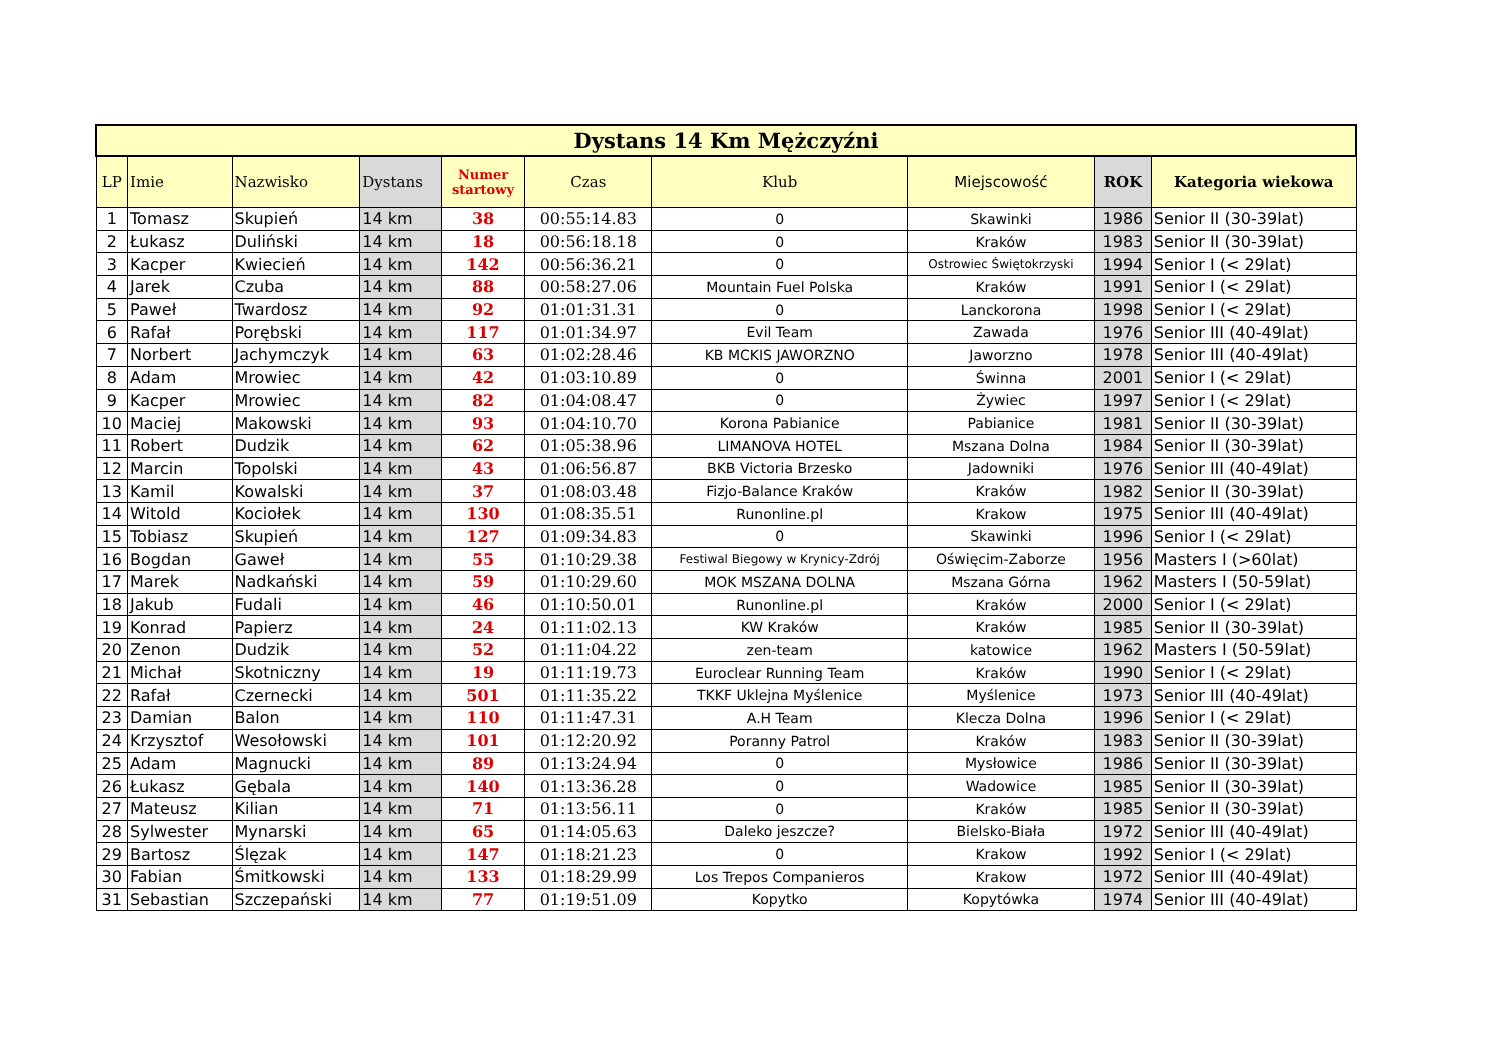| Dystans 14 Km Mężczyźni | | | | | | | | | |
| --- | --- | --- | --- | --- | --- | --- | --- | --- | --- |
| LP | Imie | Nazwisko | Dystans | Numer startowy | Czas | Klub | Miejscowość | ROK | Kategoria wiekowa |
| 1 | Tomasz | Skupień | 14 km | 38 | 00:55:14.83 | 0 | Skawinki | 1986 | Senior II (30-39lat) |
| 2 | Łukasz | Duliński | 14 km | 18 | 00:56:18.18 | 0 | Kraków | 1983 | Senior II (30-39lat) |
| 3 | Kacper | Kwiecień | 14 km | 142 | 00:56:36.21 | 0 | Ostrowiec Świętokrzyski | 1994 | Senior I (< 29lat) |
| 4 | Jarek | Czuba | 14 km | 88 | 00:58:27.06 | Mountain Fuel Polska | Kraków | 1991 | Senior I (< 29lat) |
| 5 | Paweł | Twardosz | 14 km | 92 | 01:01:31.31 | 0 | Lanckorona | 1998 | Senior I (< 29lat) |
| 6 | Rafał | Porębski | 14 km | 117 | 01:01:34.97 | Evil Team | Zawada | 1976 | Senior III (40-49lat) |
| 7 | Norbert | Jachymczyk | 14 km | 63 | 01:02:28.46 | KB MCKIS JAWORZNO | Jaworzno | 1978 | Senior III (40-49lat) |
| 8 | Adam | Mrowiec | 14 km | 42 | 01:03:10.89 | 0 | Świnna | 2001 | Senior I (< 29lat) |
| 9 | Kacper | Mrowiec | 14 km | 82 | 01:04:08.47 | 0 | Żywiec | 1997 | Senior I (< 29lat) |
| 10 | Maciej | Makowski | 14 km | 93 | 01:04:10.70 | Korona Pabianice | Pabianice | 1981 | Senior II (30-39lat) |
| 11 | Robert | Dudzik | 14 km | 62 | 01:05:38.96 | LIMANOVA HOTEL | Mszana Dolna | 1984 | Senior II (30-39lat) |
| 12 | Marcin | Topolski | 14 km | 43 | 01:06:56.87 | BKB Victoria Brzesko | Jadowniki | 1976 | Senior III (40-49lat) |
| 13 | Kamil | Kowalski | 14 km | 37 | 01:08:03.48 | Fizjo-Balance Kraków | Kraków | 1982 | Senior II (30-39lat) |
| 14 | Witold | Kociołek | 14 km | 130 | 01:08:35.51 | Runonline.pl | Krakow | 1975 | Senior III (40-49lat) |
| 15 | Tobiasz | Skupień | 14 km | 127 | 01:09:34.83 | 0 | Skawinki | 1996 | Senior I (< 29lat) |
| 16 | Bogdan | Gaweł | 14 km | 55 | 01:10:29.38 | Festiwal Biegowy w Krynicy-Zdrój | Oświęcim-Zaborze | 1956 | Masters I (>60lat) |
| 17 | Marek | Nadkański | 14 km | 59 | 01:10:29.60 | MOK MSZANA DOLNA | Mszana Górna | 1962 | Masters I (50-59lat) |
| 18 | Jakub | Fudali | 14 km | 46 | 01:10:50.01 | Runonline.pl | Kraków | 2000 | Senior I (< 29lat) |
| 19 | Konrad | Papierz | 14 km | 24 | 01:11:02.13 | KW Kraków | Kraków | 1985 | Senior II (30-39lat) |
| 20 | Zenon | Dudzik | 14 km | 52 | 01:11:04.22 | zen-team | katowice | 1962 | Masters I (50-59lat) |
| 21 | Michał | Skotniczny | 14 km | 19 | 01:11:19.73 | Euroclear Running Team | Kraków | 1990 | Senior I (< 29lat) |
| 22 | Rafał | Czernecki | 14 km | 501 | 01:11:35.22 | TKKF Uklejna Myślenice | Myślenice | 1973 | Senior III (40-49lat) |
| 23 | Damian | Balon | 14 km | 110 | 01:11:47.31 | A.H Team | Klecza Dolna | 1996 | Senior I (< 29lat) |
| 24 | Krzysztof | Wesołowski | 14 km | 101 | 01:12:20.92 | Poranny Patrol | Kraków | 1983 | Senior II (30-39lat) |
| 25 | Adam | Magnucki | 14 km | 89 | 01:13:24.94 | 0 | Mysłowice | 1986 | Senior II (30-39lat) |
| 26 | Łukasz | Gębala | 14 km | 140 | 01:13:36.28 | 0 | Wadowice | 1985 | Senior II (30-39lat) |
| 27 | Mateusz | Kilian | 14 km | 71 | 01:13:56.11 | 0 | Kraków | 1985 | Senior II (30-39lat) |
| 28 | Sylwester | Mynarski | 14 km | 65 | 01:14:05.63 | Daleko jeszcze? | Bielsko-Biała | 1972 | Senior III (40-49lat) |
| 29 | Bartosz | Ślęzak | 14 km | 147 | 01:18:21.23 | 0 | Krakow | 1992 | Senior I (< 29lat) |
| 30 | Fabian | Śmitkowski | 14 km | 133 | 01:18:29.99 | Los Trepos Companieros | Krakow | 1972 | Senior III (40-49lat) |
| 31 | Sebastian | Szczepański | 14 km | 77 | 01:19:51.09 | Kopytko | Kopytówka | 1974 | Senior III (40-49lat) |